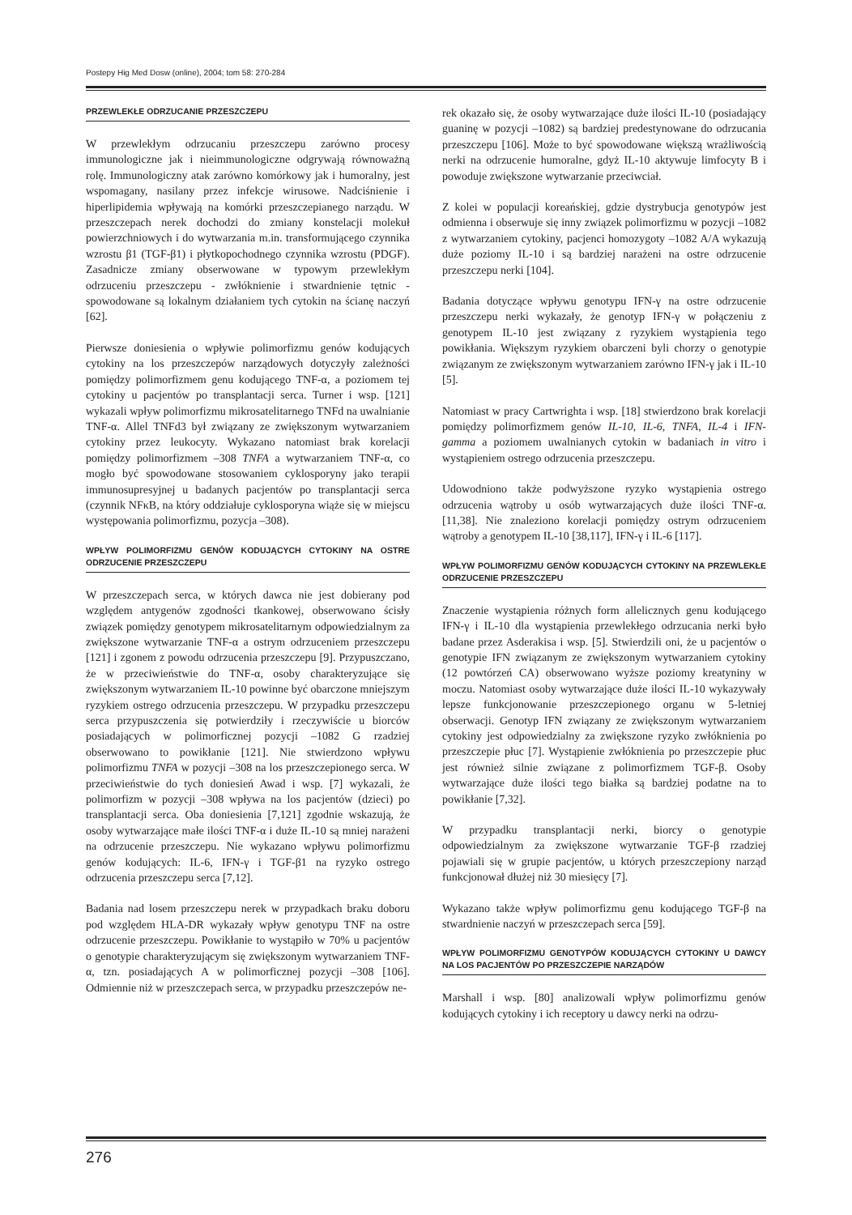Postepy Hig Med Dosw (online), 2004; tom 58: 270-284
PRZEWLEKŁE ODRZUCANIE PRZESZCZEPU
W przewlekłym odrzucaniu przeszczepu zarówno procesy immunologiczne jak i nieimmunologiczne odgrywają równoważną rolę. Immunologiczny atak zarówno komórkowy jak i humoralny, jest wspomagany, nasilany przez infekcje wirusowe. Nadciśnienie i hiperlipidemia wpływają na komórki przeszczepianego narządu. W przeszczepach nerek dochodzi do zmiany konstelacji molekuł powierzchniowych i do wytwarzania m.in. transformującego czynnika wzrostu β1 (TGF-β1) i płytkopochodnego czynnika wzrostu (PDGF). Zasadnicze zmiany obserwowane w typowym przewlekłym odrzuceniu przeszczepu - zwłóknienie i stwardnienie tętnic - spowodowane są lokalnym działaniem tych cytokin na ścianę naczyń [62].
Pierwsze doniesienia o wpływie polimorfizmu genów kodujących cytokiny na los przeszczepów narządowych dotyczyły zależności pomiędzy polimorfizmem genu kodującego TNF-α, a poziomem tej cytokiny u pacjentów po transplantacji serca. Turner i wsp. [121] wykazali wpływ polimorfizmu mikrosatelitarnego TNFd na uwalnianie TNF-α. Allel TNFd3 był związany ze zwiększonym wytwarzaniem cytokiny przez leukocyty. Wykazano natomiast brak korelacji pomiędzy polimorfizmem –308 TNFA a wytwarzaniem TNF-α, co mogło być spowodowane stosowaniem cyklosporyny jako terapii immunosupresyjnej u badanych pacjentów po transplantacji serca (czynnik NFκB, na który oddziałuje cyklosporyna wiąże się w miejscu występowania polimorfizmu, pozycja –308).
WPŁYW POLIMORFIZMU GENÓW KODUJĄCYCH CYTOKINY NA OSTRE ODRZUCENIE PRZESZCZEPU
W przeszczepach serca, w których dawca nie jest dobierany pod względem antygenów zgodności tkankowej, obserwowano ścisły związek pomiędzy genotypem mikrosatelitarnym odpowiedzialnym za zwiększone wytwarzanie TNF-α a ostrym odrzuceniem przeszczepu [121] i zgonem z powodu odrzucenia przeszczepu [9]. Przypuszczano, że w przeciwieństwie do TNF-α, osoby charakteryzujące się zwiększonym wytwarzaniem IL-10 powinne być obarczone mniejszym ryzykiem ostrego odrzucenia przeszczepu. W przypadku przeszczepu serca przypuszczenia się potwierdziły i rzeczywiście u biorców posiadających w polimorficznej pozycji –1082 G rzadziej obserwowano to powikłanie [121]. Nie stwierdzono wpływu polimorfizmu TNFA w pozycji –308 na los przeszczepionego serca. W przeciwieństwie do tych doniesień Awad i wsp. [7] wykazali, że polimorfizm w pozycji –308 wpływa na los pacjentów (dzieci) po transplantacji serca. Oba doniesienia [7,121] zgodnie wskazują, że osoby wytwarzające małe ilości TNF-α i duże IL-10 są mniej narażeni na odrzucenie przeszczepu. Nie wykazano wpływu polimorfizmu genów kodujących: IL-6, IFN-γ i TGF-β1 na ryzyko ostrego odrzucenia przeszczepu serca [7,12].
Badania nad losem przeszczepu nerek w przypadkach braku doboru pod względem HLA-DR wykazały wpływ genotypu TNF na ostre odrzucenie przeszczepu. Powikłanie to wystąpiło w 70% u pacjentów o genotypie charakteryzującym się zwiększonym wytwarzaniem TNF-α, tzn. posiadających A w polimorficznej pozycji –308 [106]. Odmiennie niż w przeszczepach serca, w przypadku przeszczepów ne-
rek okazało się, że osoby wytwarzające duże ilości IL-10 (posiadający guaninę w pozycji –1082) są bardziej predestynowane do odrzucania przeszczepu [106]. Może to być spowodowane większą wrażliwością nerki na odrzucenie humoralne, gdyż IL-10 aktywuje limfocyty B i powoduje zwiększone wytwarzanie przeciwciał.
Z kolei w populacji koreańskiej, gdzie dystrybucja genotypów jest odmienna i obserwuje się inny związek polimorfizmu w pozycji –1082 z wytwarzaniem cytokiny, pacjenci homozygoty –1082 A/A wykazują duże poziomy IL-10 i są bardziej narażeni na ostre odrzucenie przeszczepu nerki [104].
Badania dotyczące wpływu genotypu IFN-γ na ostre odrzucenie przeszczepu nerki wykazały, że genotyp IFN-γ w połączeniu z genotypem IL-10 jest związany z ryzykiem wystąpienia tego powikłania. Większym ryzykiem obarczeni byli chorzy o genotypie związanym ze zwiększonym wytwarzaniem zarówno IFN-γ jak i IL-10 [5].
Natomiast w pracy Cartwrighta i wsp. [18] stwierdzono brak korelacji pomiędzy polimorfizmem genów IL-10, IL-6, TNFA, IL-4 i IFN-gamma a poziomem uwalnianych cytokin w badaniach in vitro i wystąpieniem ostrego odrzucenia przeszczepu.
Udowodniono także podwyższone ryzyko wystąpienia ostrego odrzucenia wątroby u osób wytwarzających duże ilości TNF-α. [11,38]. Nie znaleziono korelacji pomiędzy ostrym odrzuceniem wątroby a genotypem IL-10 [38,117], IFN-γ i IL-6 [117].
WPŁYW POLIMORFIZMU GENÓW KODUJĄCYCH CYTOKINY NA PRZEWLEKŁE ODRZUCENIE PRZESZCZEPU
Znaczenie wystąpienia różnych form allelicznych genu kodującego IFN-γ i IL-10 dla wystąpienia przewlekłego odrzucania nerki było badane przez Asderakisa i wsp. [5]. Stwierdzili oni, że u pacjentów o genotypie IFN związanym ze zwiększonym wytwarzaniem cytokiny (12 powtórzeń CA) obserwowano wyższe poziomy kreatyniny w moczu. Natomiast osoby wytwarzające duże ilości IL-10 wykazywały lepsze funkcjonowanie przeszczepionego organu w 5-letniej obserwacji. Genotyp IFN związany ze zwiększonym wytwarzaniem cytokiny jest odpowiedzialny za zwiększone ryzyko zwłóknienia po przeszczepie płuc [7]. Wystąpienie zwłóknienia po przeszczepie płuc jest również silnie związane z polimorfizmem TGF-β. Osoby wytwarzające duże ilości tego białka są bardziej podatne na to powikłanie [7,32].
W przypadku transplantacji nerki, biorcy o genotypie odpowiedzialnym za zwiększone wytwarzanie TGF-β rzadziej pojawiali się w grupie pacjentów, u których przeszczepiony narząd funkcjonował dłużej niż 30 miesięcy [7].
Wykazano także wpływ polimorfizmu genu kodującego TGF-β na stwardnienie naczyń w przeszczepach serca [59].
WPŁYW POLIMORFIZMU GENOTYPÓW KODUJĄCYCH CYTOKINY U DAWCY NA LOS PACJENTÓW PO PRZESZCZEPIE NARZĄDÓW
Marshall i wsp. [80] analizowali wpływ polimorfizmu genów kodujących cytokiny i ich receptory u dawcy nerki na odrzu-
276